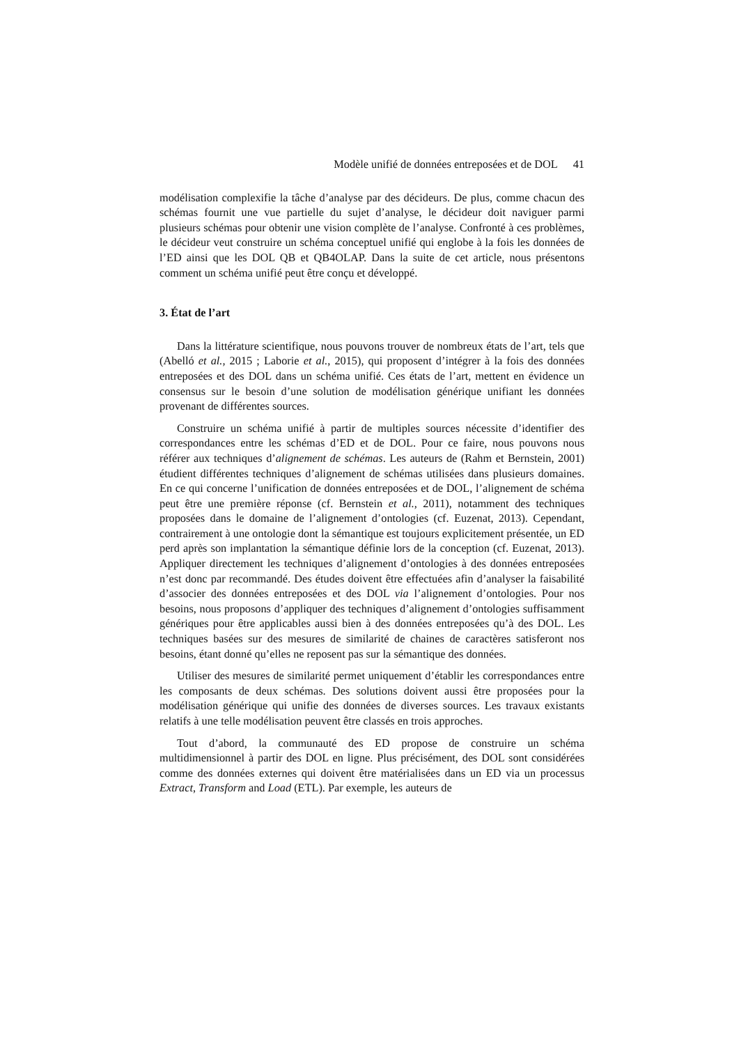Modèle unifié de données entreposées et de DOL 41
modélisation complexifie la tâche d’analyse par des décideurs. De plus, comme chacun des schémas fournit une vue partielle du sujet d’analyse, le décideur doit naviguer parmi plusieurs schémas pour obtenir une vision complète de l’analyse. Confronté à ces problèmes, le décideur veut construire un schéma conceptuel unifié qui englobe à la fois les données de l’ED ainsi que les DOL QB et QB4OLAP. Dans la suite de cet article, nous présentons comment un schéma unifié peut être conçu et développé.
3. État de l’art
Dans la littérature scientifique, nous pouvons trouver de nombreux états de l’art, tels que (Abelló et al., 2015 ; Laborie et al., 2015), qui proposent d’intégrer à la fois des données entreposées et des DOL dans un schéma unifié. Ces états de l’art, mettent en évidence un consensus sur le besoin d’une solution de modélisation générique unifiant les données provenant de différentes sources.
Construire un schéma unifié à partir de multiples sources nécessite d’identifier des correspondances entre les schémas d’ED et de DOL. Pour ce faire, nous pouvons nous référer aux techniques d’alignement de schémas. Les auteurs de (Rahm et Bernstein, 2001) étudient différentes techniques d’alignement de schémas utilisées dans plusieurs domaines. En ce qui concerne l’unification de données entreposées et de DOL, l’alignement de schéma peut être une première réponse (cf. Bernstein et al., 2011), notamment des techniques proposées dans le domaine de l’alignement d’ontologies (cf. Euzenat, 2013). Cependant, contrairement à une ontologie dont la sémantique est toujours explicitement présentée, un ED perd après son implantation la sémantique définie lors de la conception (cf. Euzenat, 2013). Appliquer directement les techniques d’alignement d’ontologies à des données entreposées n’est donc par recommandé. Des études doivent être effectuées afin d’analyser la faisabilité d’associer des données entreposées et des DOL via l’alignement d’ontologies. Pour nos besoins, nous proposons d’appliquer des techniques d’alignement d’ontologies suffisamment génériques pour être applicables aussi bien à des données entreposées qu’à des DOL. Les techniques basées sur des mesures de similarité de chaines de caractères satisferont nos besoins, étant donné qu’elles ne reposent pas sur la sémantique des données.
Utiliser des mesures de similarité permet uniquement d’établir les correspondances entre les composants de deux schémas. Des solutions doivent aussi être proposées pour la modélisation générique qui unifie des données de diverses sources. Les travaux existants relatifs à une telle modélisation peuvent être classés en trois approches.
Tout d’abord, la communauté des ED propose de construire un schéma multidimensionnel à partir des DOL en ligne. Plus précisément, des DOL sont considérées comme des données externes qui doivent être matérialisées dans un ED via un processus Extract, Transform and Load (ETL). Par exemple, les auteurs de